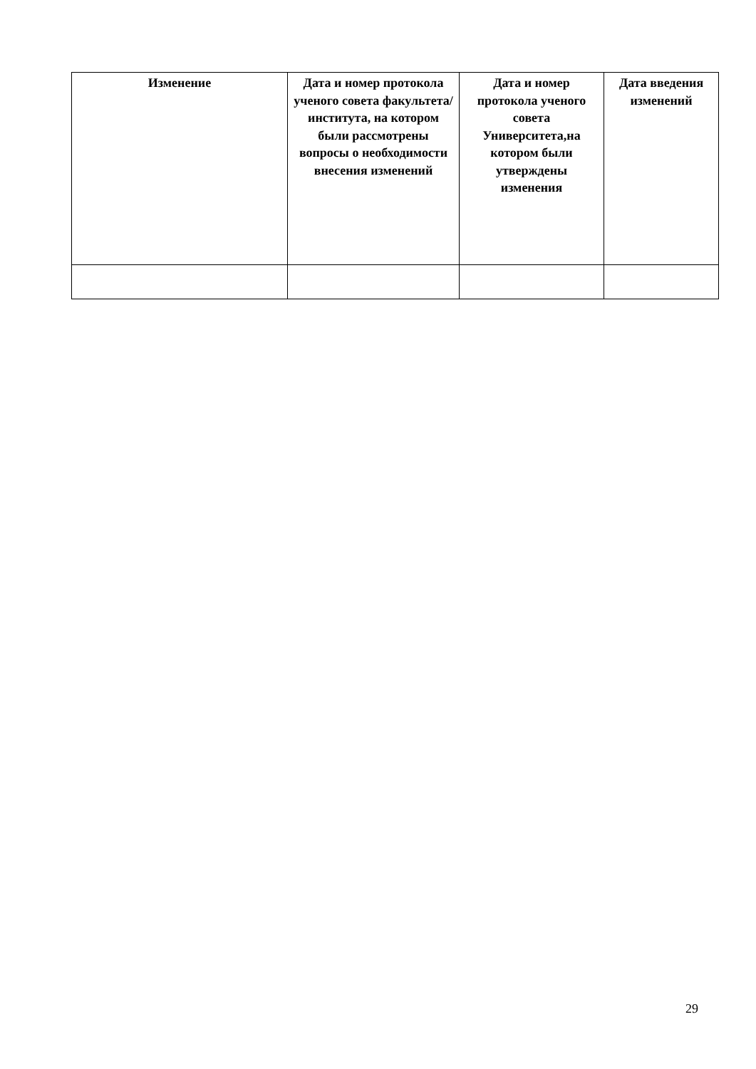| Изменение | Дата и номер протокола ученого совета факультета/ института, на котором были рассмотрены вопросы о необходимости внесения изменений | Дата и номер протокола ученого совета Университета,на котором были утверждены изменения | Дата введения изменений |
| --- | --- | --- | --- |
29